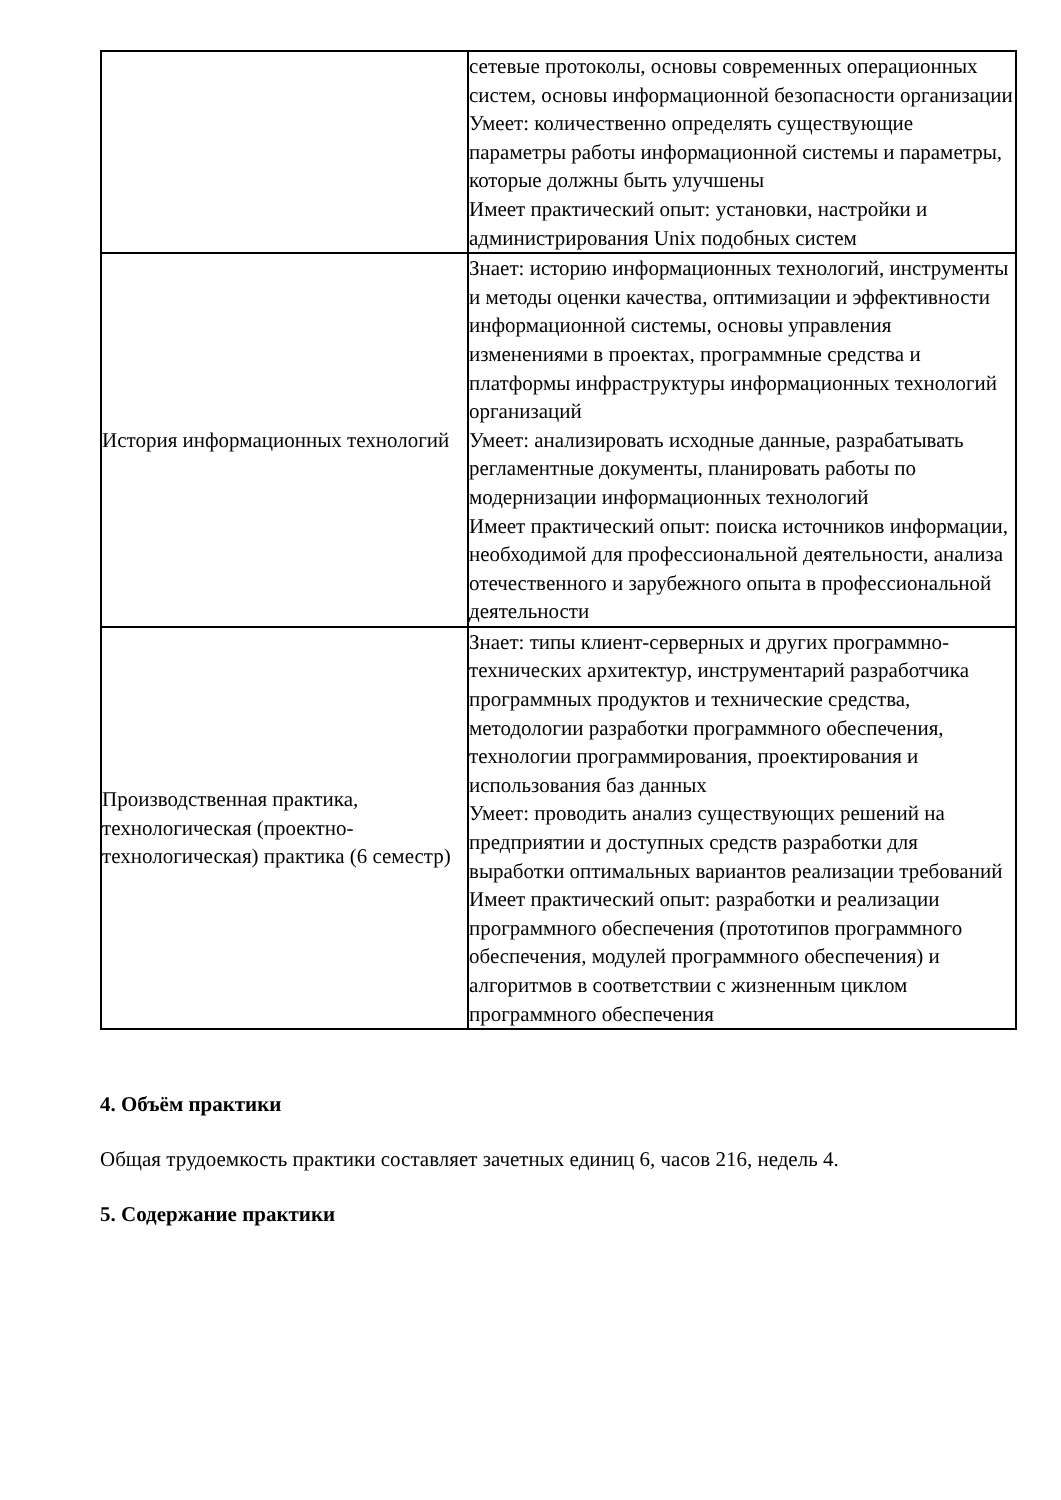| | сетевые протоколы, основы современных операционных систем, основы информационной безопасности организации Умеет: количественно определять существующие параметры работы информационной системы и параметры, которые должны быть улучшены Имеет практический опыт: установки, настройки и администрирования Unix подобных систем |
| История информационных технологий | Знает: историю информационных технологий, инструменты и методы оценки качества, оптимизации и эффективности информационной системы, основы управления изменениями в проектах, программные средства и платформы инфраструктуры информационных технологий организаций Умеет: анализировать исходные данные, разрабатывать регламентные документы, планировать работы по модернизации информационных технологий Имеет практический опыт: поиска источников информации, необходимой для профессиональной деятельности, анализа отечественного и зарубежного опыта в профессиональной деятельности |
| Производственная практика, технологическая (проектно-технологическая) практика (6 семестр) | Знает: типы клиент-серверных и других программно-технических архитектур, инструментарий разработчика программных продуктов и технические средства, методологии разработки программного обеспечения, технологии программирования, проектирования и использования баз данных Умеет: проводить анализ существующих решений на предприятии и доступных средств разработки для выработки оптимальных вариантов реализации требований Имеет практический опыт: разработки и реализации программного обеспечения (прототипов программного обеспечения, модулей программного обеспечения) и алгоритмов в соответствии с жизненным циклом программного обеспечения |
4. Объём практики
Общая трудоемкость практики составляет зачетных единиц 6, часов 216, недель 4.
5. Содержание практики